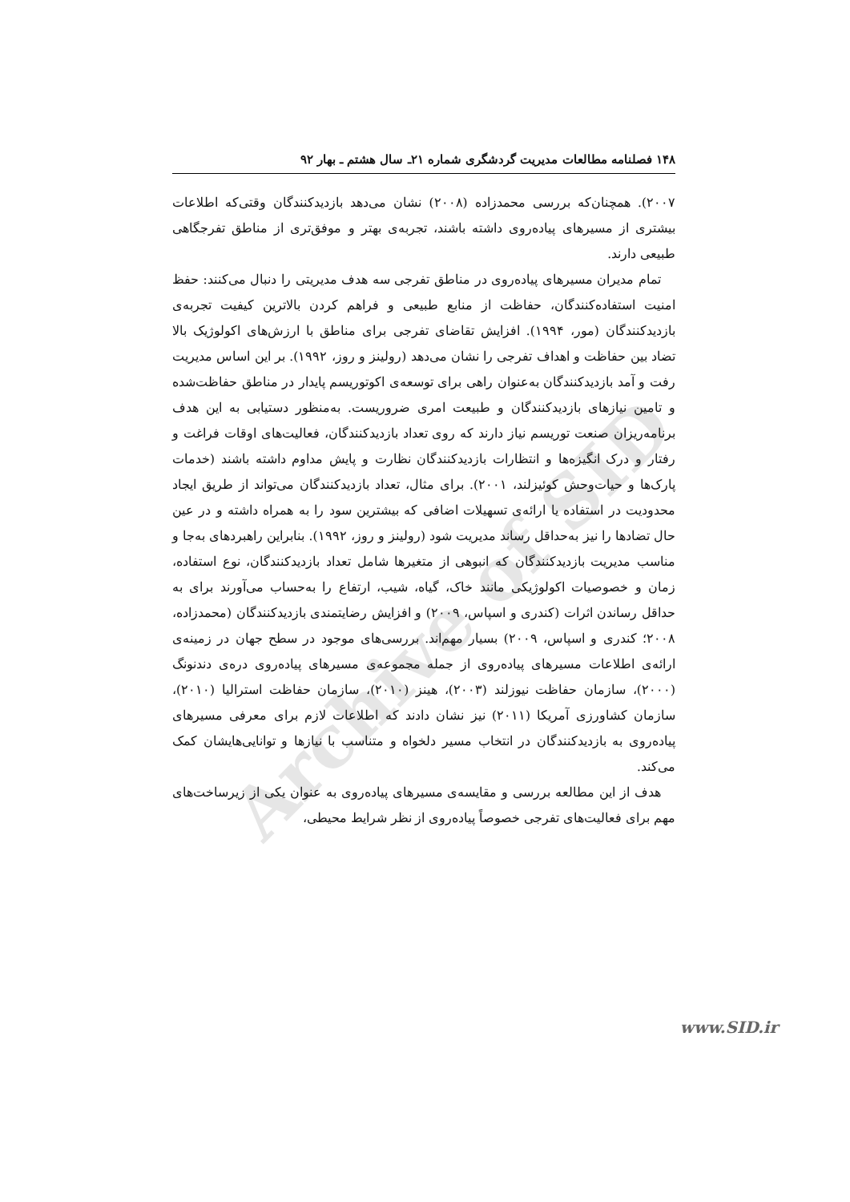Archive of SID
۱۴۸ فصلنامه مطالعات مدیریت گردشگری شماره ۲۱ـ سال هشتم ـ بهار ۹۲
۲۰۰۷). همچنان‌که بررسی محمدزاده (۲۰۰۸) نشان می‌دهد بازدیدکنندگان وقتی‌که اطلاعات بیشتری از مسیرهای پیاده‌روی داشته باشند، تجربه‌ی بهتر و موفق‌تری از مناطق تفرجگاهی طبیعی دارند.
تمام مدیران مسیرهای پیاده‌روی در مناطق تفرجی سه هدف مدیریتی را دنبال می‌کنند: حفظ امنیت استفاده‌کنندگان، حفاظت از منابع طبیعی و فراهم کردن بالاترین کیفیت تجربه‌ی بازدیدکنندگان (مور، ۱۹۹۴). افزایش تقاضای تفرجی برای مناطق با ارزش‌های اکولوژیک بالا تضاد بین حفاظت و اهداف تفرجی را نشان می‌دهد (رولینز و روز، ۱۹۹۲). بر این اساس مدیریت رفت و آمد بازدیدکنندگان به‌عنوان راهی برای توسعه‌ی اکوتوریسم پایدار در مناطق حفاظت‌شده و تامین نیازهای بازدیدکنندگان و طبیعت امری ضروریست. به‌منظور دستیابی به این هدف برنامه‌ریزان صنعت توریسم نیاز دارند که روی تعداد بازدیدکنندگان، فعالیت‌های اوقات فراغت و رفتار و درک انگیزه‌ها و انتظارات بازدیدکنندگان نظارت و پایش مداوم داشته باشند (خدمات پارک‌ها و حیات‌وحش کوئیزلند، ۲۰۰۱). برای مثال، تعداد بازدیدکنندگان می‌تواند از طریق ایجاد محدودیت در استفاده یا ارائه‌ی تسهیلات اضافی که بیشترین سود را به همراه داشته و در عین حال تضادها را نیز به‌حداقل رساند مدیریت شود (رولینز و روز، ۱۹۹۲). بنابراین راهبردهای به‌جا و مناسب مدیریت بازدیدکنندگان که انبوهی از متغیرها شامل تعداد بازدیدکنندگان، نوع استفاده، زمان و خصوصیات اکولوژیکی مانند خاک، گیاه، شیب، ارتفاع را به‌حساب می‌آورند برای به حداقل رساندن اثرات (کندری و اسپاس، ۲۰۰۹) و افزایش رضایتمندی بازدیدکنندگان (محمدزاده، ۲۰۰۸؛ کندری و اسپاس، ۲۰۰۹) بسیار مهم‌اند. بررسی‌های موجود در سطح جهان در زمینه‌ی ارائه‌ی اطلاعات مسیرهای پیاده‌روی از جمله مجموعه‌ی مسیرهای پیاده‌روی دره‌ی دندنونگ (۲۰۰۰)، سازمان حفاظت نیوزلند (۲۰۰۳)، هینز (۲۰۱۰)، سازمان حفاظت استرالیا (۲۰۱۰)، سازمان کشاورزی آمریکا (۲۰۱۱) نیز نشان دادند که اطلاعات لازم برای معرفی مسیرهای پیاده‌روی به بازدیدکنندگان در انتخاب مسیر دلخواه و متناسب با نیازها و توانایی‌هایشان کمک می‌کند.
هدف از این مطالعه بررسی و مقایسه‌ی مسیرهای پیاده‌روی به عنوان یکی از زیرساخت‌های مهم برای فعالیت‌های تفرجی خصوصاً پیاده‌روی از نظر شرایط محیطی،
www.SID.ir